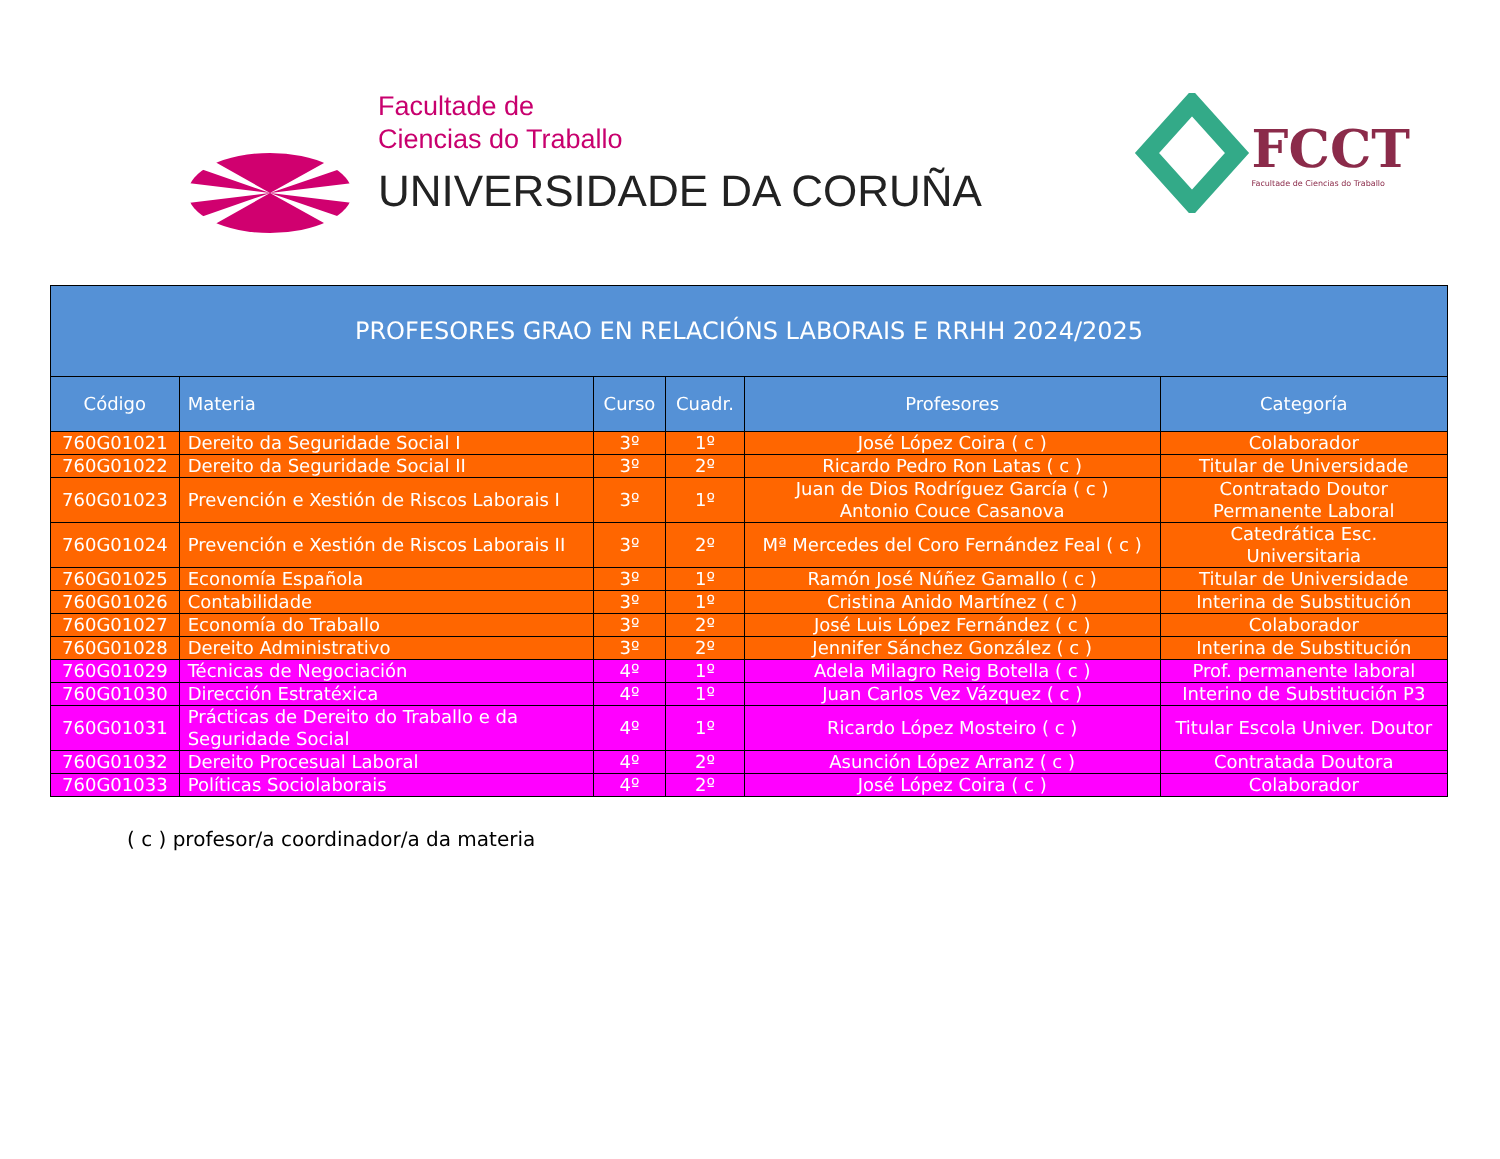Facultade de
Ciencias do Traballo
UNIVERSIDADE DA CORUÑA
FCCT
Facultade de Ciencias do Traballo
| PROFESORES GRAO EN RELACIÓNS LABORAIS E RRHH 2024/2025 | | | | | |
| Código | Materia | Curso | Cuadr. | Profesores | Categoría |
| 760G01021 | Dereito da Seguridade Social I | 3º | 1º | José López Coira ( c ) | Colaborador |
| 760G01022 | Dereito da Seguridade Social II | 3º | 2º | Ricardo Pedro Ron Latas ( c ) | Titular de Universidade |
| 760G01023 | Prevención e Xestión de Riscos Laborais I | 3º | 1º | Juan de Dios Rodríguez García ( c ) Antonio Couce Casanova | Contratado Doutor Permanente Laboral |
| 760G01024 | Prevención e Xestión de Riscos Laborais II | 3º | 2º | Mª Mercedes del Coro Fernández Feal ( c ) | Catedrática Esc. Universitaria |
| 760G01025 | Economía Española | 3º | 1º | Ramón José Núñez Gamallo ( c ) | Titular de Universidade |
| 760G01026 | Contabilidade | 3º | 1º | Cristina Anido Martínez ( c ) | Interina de Substitución |
| 760G01027 | Economía do Traballo | 3º | 2º | José Luis López Fernández ( c ) | Colaborador |
| 760G01028 | Dereito Administrativo | 3º | 2º | Jennifer Sánchez González ( c ) | Interina de Substitución |
| 760G01029 | Técnicas de Negociación | 4º | 1º | Adela Milagro Reig Botella ( c ) | Prof. permanente laboral |
| 760G01030 | Dirección Estratéxica | 4º | 1º | Juan Carlos Vez Vázquez ( c ) | Interino de Substitución P3 |
| 760G01031 | Prácticas de Dereito do Traballo e da Seguridade Social | 4º | 1º | Ricardo López Mosteiro ( c ) | Titular Escola Univer. Doutor |
| 760G01032 | Dereito Procesual Laboral | 4º | 2º | Asunción López Arranz ( c ) | Contratada Doutora |
| 760G01033 | Políticas Sociolaborais | 4º | 2º | José López Coira ( c ) | Colaborador |
( c ) profesor/a coordinador/a da materia